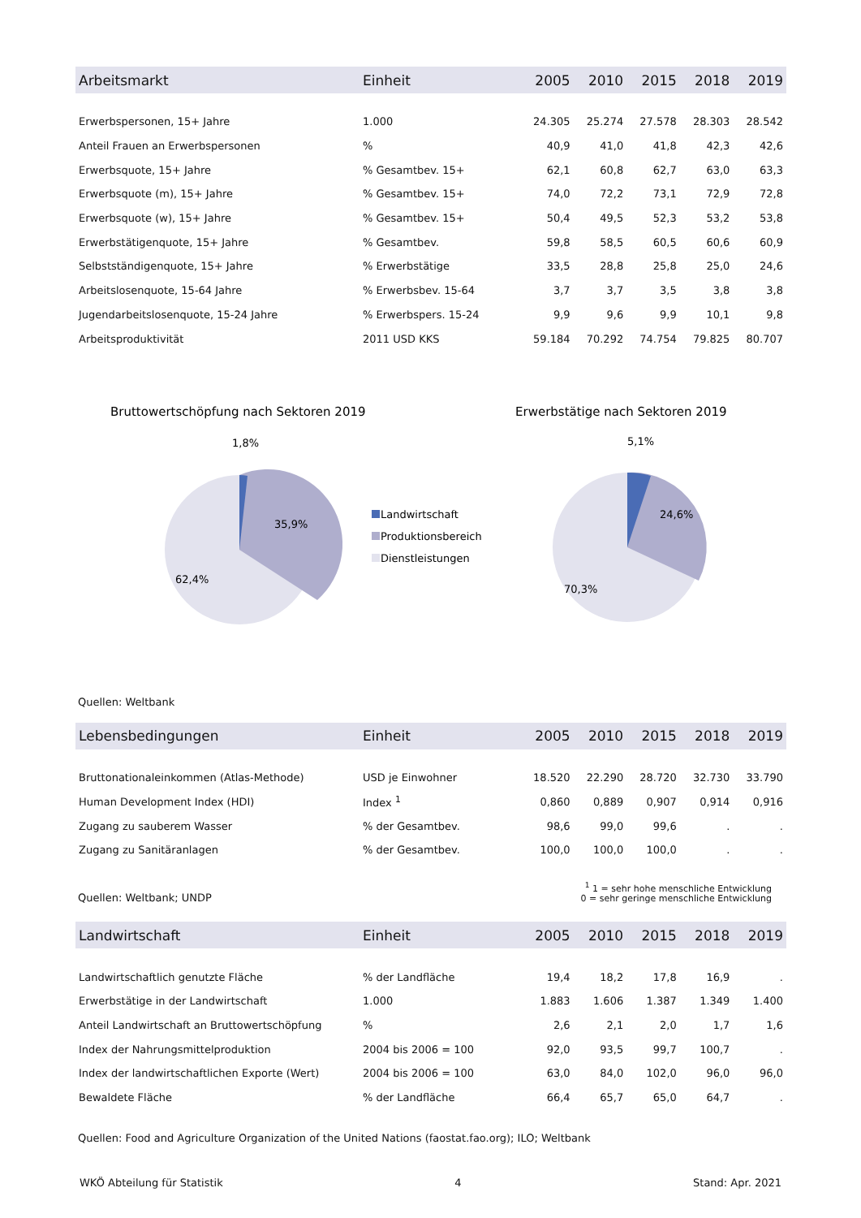| Arbeitsmarkt | Einheit | 2005 | 2010 | 2015 | 2018 | 2019 |
| --- | --- | --- | --- | --- | --- | --- |
| Erwerbspersonen, 15+ Jahre | 1.000 | 24.305 | 25.274 | 27.578 | 28.303 | 28.542 |
| Anteil Frauen an Erwerbspersonen | % | 40,9 | 41,0 | 41,8 | 42,3 | 42,6 |
| Erwerbsquote, 15+ Jahre | % Gesamtbev. 15+ | 62,1 | 60,8 | 62,7 | 63,0 | 63,3 |
| Erwerbsquote (m), 15+ Jahre | % Gesamtbev. 15+ | 74,0 | 72,2 | 73,1 | 72,9 | 72,8 |
| Erwerbsquote (w), 15+ Jahre | % Gesamtbev. 15+ | 50,4 | 49,5 | 52,3 | 53,2 | 53,8 |
| Erwerbstätigenquote, 15+ Jahre | % Gesamtbev. | 59,8 | 58,5 | 60,5 | 60,6 | 60,9 |
| Selbstständigenquote, 15+ Jahre | % Erwerbstätige | 33,5 | 28,8 | 25,8 | 25,0 | 24,6 |
| Arbeitslosenquote, 15-64 Jahre | % Erwerbsbev. 15-64 | 3,7 | 3,7 | 3,5 | 3,8 | 3,8 |
| Jugendarbeitslosenquote, 15-24 Jahre | % Erwerbspers. 15-24 | 9,9 | 9,6 | 9,9 | 10,1 | 9,8 |
| Arbeitsproduktivität | 2011 USD KKS | 59.184 | 70.292 | 74.754 | 79.825 | 80.707 |
Bruttowertschöpfung nach Sektoren 2019
Erwerbstätige nach Sektoren 2019
1,8%
35,9%
62,4%
Landwirtschaft
Produktionsbereich
Dienstleistungen
5,1%
24,6%
70,3%
Quellen: Weltbank
| Lebensbedingungen | Einheit | 2005 | 2010 | 2015 | 2018 | 2019 |
| --- | --- | --- | --- | --- | --- | --- |
| Bruttonationaleinkommen (Atlas-Methode) | USD je Einwohner | 18.520 | 22.290 | 28.720 | 32.730 | 33.790 |
| Human Development Index (HDI) | Index <sup>1</sup> | 0,860 | 0,889 | 0,907 | 0,914 | 0,916 |
| Zugang zu sauberem Wasser | % der Gesamtbev. | 98,6 | 99,0 | 99,6 | . | . |
| Zugang zu Sanitäranlagen | % der Gesamtbev. | 100,0 | 100,0 | 100,0 | . | . |
Quellen: Weltbank; UNDP <sup>1</sup> 1 = sehr hohe menschliche Entwicklung
0 = sehr geringe menschliche Entwicklung
| Landwirtschaft | Einheit | 2005 | 2010 | 2015 | 2018 | 2019 |
| --- | --- | --- | --- | --- | --- | --- |
| Landwirtschaftlich genutzte Fläche | % der Landfläche | 19,4 | 18,2 | 17,8 | 16,9 | . |
| Erwerbstätige in der Landwirtschaft | 1.000 | 1.883 | 1.606 | 1.387 | 1.349 | 1.400 |
| Anteil Landwirtschaft an Bruttowertschöpfung | % | 2,6 | 2,1 | 2,0 | 1,7 | 1,6 |
| Index der Nahrungsmittelproduktion | 2004 bis 2006 = 100 | 92,0 | 93,5 | 99,7 | 100,7 | . |
| Index der landwirtschaftlichen Exporte (Wert) | 2004 bis 2006 = 100 | 63,0 | 84,0 | 102,0 | 96,0 | 96,0 |
| Bewaldete Fläche | % der Landfläche | 66,4 | 65,7 | 65,0 | 64,7 | . |
Quellen: Food and Agriculture Organization of the United Nations (faostat.fao.org); ILO; Weltbank
WKÖ Abteilung für Statistik 4 Stand: Apr. 2021